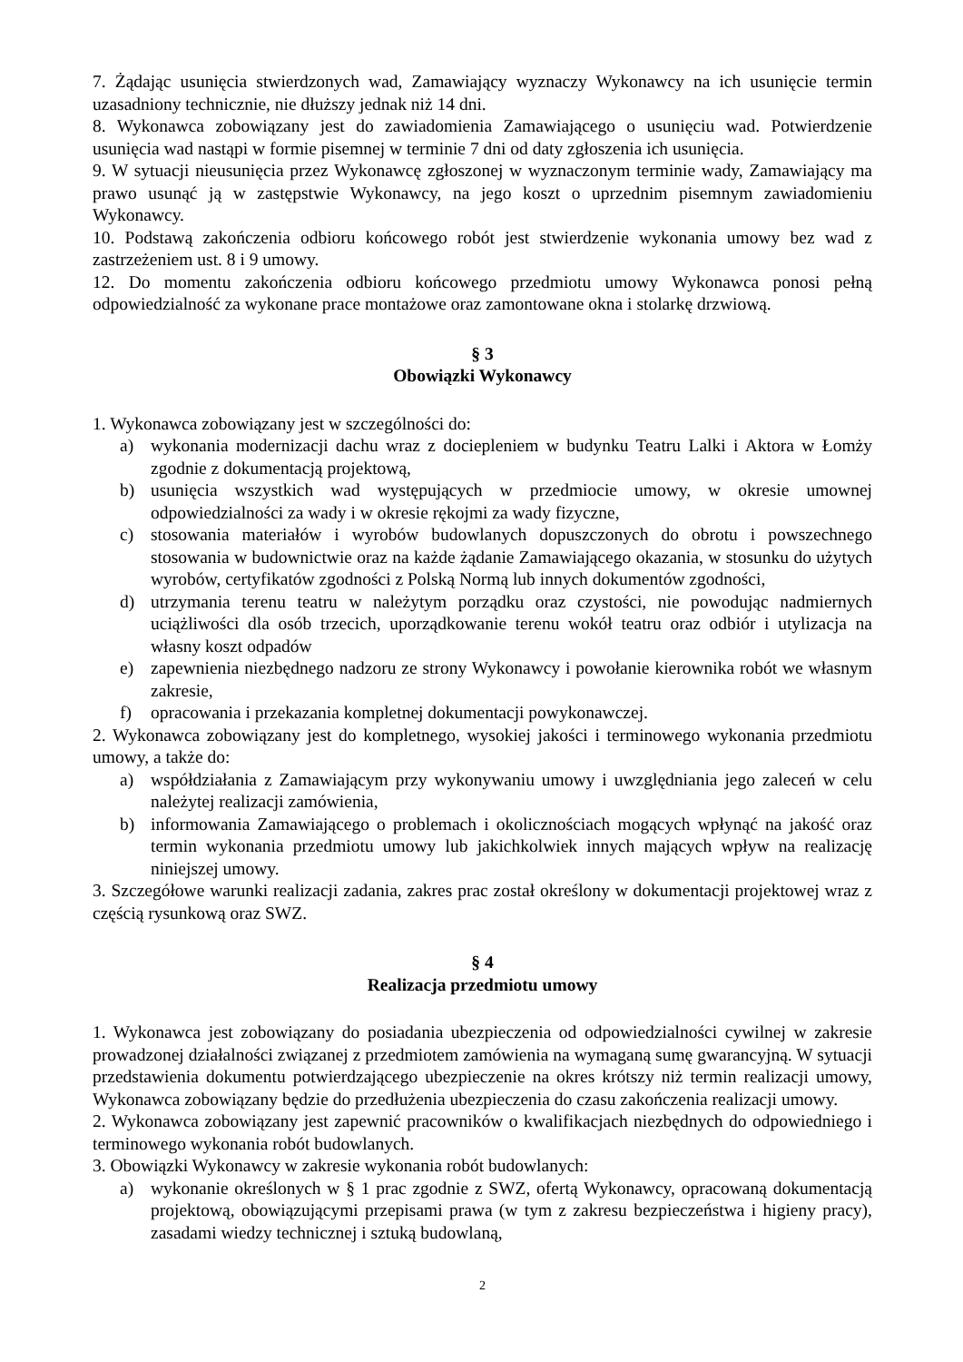7. Żądając usunięcia stwierdzonych wad, Zamawiający wyznaczy Wykonawcy na ich usunięcie termin uzasadniony technicznie, nie dłuższy jednak niż 14 dni.
8. Wykonawca zobowiązany jest do zawiadomienia Zamawiającego o usunięciu wad. Potwierdzenie usunięcia wad nastąpi w formie pisemnej w terminie 7 dni od daty zgłoszenia ich usunięcia.
9. W sytuacji nieusunięcia przez Wykonawcę zgłoszonej w wyznaczonym terminie wady, Zamawiający ma prawo usunąć ją w zastępstwie Wykonawcy, na jego koszt o uprzednim pisemnym zawiadomieniu Wykonawcy.
10. Podstawą zakończenia odbioru końcowego robót jest stwierdzenie wykonania umowy bez wad z zastrzeżeniem ust. 8 i 9 umowy.
12. Do momentu zakończenia odbioru końcowego przedmiotu umowy Wykonawca ponosi pełną odpowiedzialność za wykonane prace montażowe oraz zamontowane okna i stolarkę drzwiową.
§ 3
Obowiązki Wykonawcy
1. Wykonawca zobowiązany jest w szczególności do:
a) wykonania modernizacji dachu wraz z dociepleniem w budynku Teatru Lalki i Aktora w Łomży zgodnie z dokumentacją projektową,
b) usunięcia wszystkich wad występujących w przedmiocie umowy, w okresie umownej odpowiedzialności za wady i w okresie rękojmi za wady fizyczne,
c) stosowania materiałów i wyrobów budowlanych dopuszczonych do obrotu i powszechnego stosowania w budownictwie oraz na każde żądanie Zamawiającego okazania, w stosunku do użytych wyrobów, certyfikatów zgodności z Polską Normą lub innych dokumentów zgodności,
d) utrzymania terenu teatru w należytym porządku oraz czystości, nie powodując nadmiernych uciążliwości dla osób trzecich, uporządkowanie terenu wokół teatru oraz odbiór i utylizacja na własny koszt odpadów
e) zapewnienia niezbędnego nadzoru ze strony Wykonawcy i powołanie kierownika robót we własnym zakresie,
f) opracowania i przekazania kompletnej dokumentacji powykonawczej.
2. Wykonawca zobowiązany jest do kompletnego, wysokiej jakości i terminowego wykonania przedmiotu umowy, a także do:
a) współdziałania z Zamawiającym przy wykonywaniu umowy i uwzględniania jego zaleceń w celu należytej realizacji zamówienia,
b) informowania Zamawiającego o problemach i okolicznościach mogących wpłynąć na jakość oraz termin wykonania przedmiotu umowy lub jakichkolwiek innych mających wpływ na realizację niniejszej umowy.
3. Szczegółowe warunki realizacji zadania, zakres prac został określony w dokumentacji projektowej wraz z częścią rysunkową oraz SWZ.
§ 4
Realizacja przedmiotu umowy
1. Wykonawca jest zobowiązany do posiadania ubezpieczenia od odpowiedzialności cywilnej w zakresie prowadzonej działalności związanej z przedmiotem zamówienia na wymaganą sumę gwarancyjną. W sytuacji przedstawienia dokumentu potwierdzającego ubezpieczenie na okres krótszy niż termin realizacji umowy, Wykonawca zobowiązany będzie do przedłużenia ubezpieczenia do czasu zakończenia realizacji umowy.
2. Wykonawca zobowiązany jest zapewnić pracowników o kwalifikacjach niezbędnych do odpowiedniego i terminowego wykonania robót budowlanych.
3. Obowiązki Wykonawcy w zakresie wykonania robót budowlanych:
a) wykonanie określonych w § 1 prac zgodnie z SWZ, ofertą Wykonawcy, opracowaną dokumentacją projektową, obowiązującymi przepisami prawa (w tym z zakresu bezpieczeństwa i higieny pracy), zasadami wiedzy technicznej i sztuką budowlaną,
2